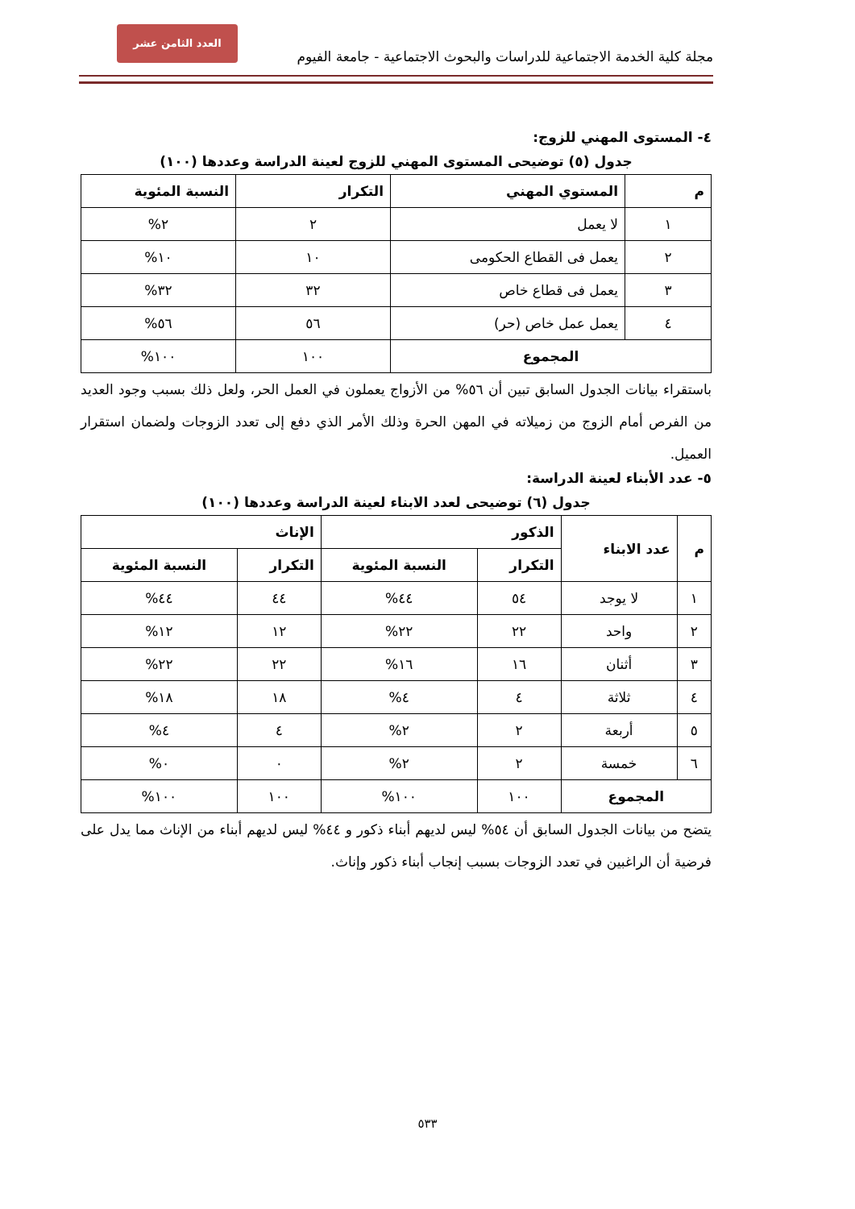العدد الثامن عشر
مجلة كلية الخدمة الاجتماعية للدراسات والبحوث الاجتماعية - جامعة الفيوم
٤- المستوى المهني للزوج:
جدول (٥) توضيحى المستوى المهني للزوج لعينة الدراسة وعددها (١٠٠)
| م | المستوي المهني | التكرار | النسبة المئوية |
| --- | --- | --- | --- |
| ١ | لا يعمل | ٢ | ٢% |
| ٢ | يعمل فى القطاع الحكومى | ١٠ | ١٠% |
| ٣ | يعمل فى قطاع خاص | ٣٢ | ٣٢% |
| ٤ | يعمل عمل خاص (حر) | ٥٦ | ٥٦% |
| المجموع | | ١٠٠ | ١٠٠% |
باستقراء بيانات الجدول السابق تبين أن ٥٦% من الأزواج يعملون في العمل الحر، ولعل ذلك بسبب وجود العديد من الفرص أمام الزوج من زميلاته في المهن الحرة وذلك الأمر الذي دفع إلى تعدد الزوجات ولضمان استقرار العميل.
٥- عدد الأبناء لعينة الدراسة:
جدول (٦) توضيحى لعدد الابناء لعينة الدراسة وعددها (١٠٠)
| م | عدد الابناء | الذكور | | الإناث | |
| --- | --- | --- | --- | --- | --- |
| | | التكرار | النسبة المئوية | التكرار | النسبة المئوية |
| ١ | لا يوجد | ٥٤ | ٤٤% | ٤٤ | ٤٤% |
| ٢ | واحد | ٢٢ | ٢٢% | ١٢ | ١٢% |
| ٣ | أثنان | ١٦ | ١٦% | ٢٢ | ٢٢% |
| ٤ | ثلاثة | ٤ | ٤% | ١٨ | ١٨% |
| ٥ | أربعة | ٢ | ٢% | ٤ | ٤% |
| ٦ | خمسة | ٢ | ٢% | ٠ | ٠% |
| المجموع | | ١٠٠ | ١٠٠% | ١٠٠ | ١٠٠% |
يتضح من بيانات الجدول السابق أن ٥٤% ليس لديهم أبناء ذكور و ٤٤% ليس لديهم أبناء من الإناث مما يدل على فرضية أن الراغبين في تعدد الزوجات بسبب إنجاب أبناء ذكور وإناث.
٥٣٣